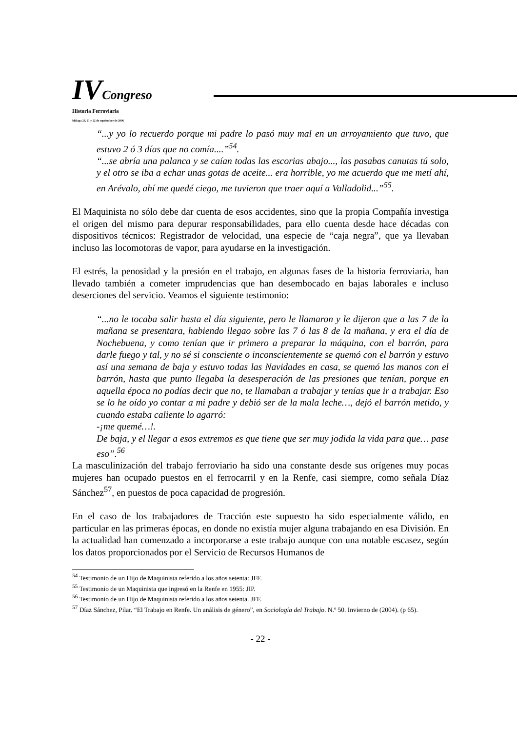IV Congreso
Historia Ferroviaria
Málaga 20, 21 y 22 de septiembre de 2006
“...y yo lo recuerdo porque mi padre lo pasó muy mal en un arroyamiento que tuvo, que estuvo 2 ó 3 días que no comía....”<sup>54</sup>.
“...se abría una palanca y se caían todas las escorias abajo..., las pasabas canutas tú solo, y el otro se iba a echar unas gotas de aceite... era horrible, yo me acuerdo que me metí ahí, en Arévalo, ahí me quedé ciego, me tuvieron que traer aquí a Valladolid...”<sup>55</sup>.
El Maquinista no sólo debe dar cuenta de esos accidentes, sino que la propia Compañía investiga el origen del mismo para depurar responsabilidades, para ello cuenta desde hace décadas con dispositivos técnicos: Registrador de velocidad, una especie de “caja negra”, que ya llevaban incluso las locomotoras de vapor, para ayudarse en la investigación.
El estrés, la penosidad y la presión en el trabajo, en algunas fases de la historia ferroviaria, han llevado también a cometer imprudencias que han desembocado en bajas laborales e incluso deserciones del servicio. Veamos el siguiente testimonio:
“...no le tocaba salir hasta el día siguiente, pero le llamaron y le dijeron que a las 7 de la mañana se presentara, habiendo llegao sobre las 7 ó las 8 de la mañana, y era el día de Nochebuena, y como tenían que ir primero a preparar la máquina, con el barrón, para darle fuego y tal, y no sé si consciente o inconscientemente se quemó con el barrón y estuvo así una semana de baja y estuvo todas las Navidades en casa, se quemó las manos con el barrón, hasta que punto llegaba la desesperación de las presiones que tenían, porque en aquella época no podías decir que no, te llamaban a trabajar y tenías que ir a trabajar. Eso se lo he oído yo contar a mi padre y debió ser de la mala leche…, dejó el barrón metido, y cuando estaba caliente lo agarró:
-¡me quemé…!.
De baja, y el llegar a esos extremos es que tiene que ser muy jodida la vida para que… pase eso”.<sup>56</sup>
La masculinización del trabajo ferroviario ha sido una constante desde sus orígenes muy pocas mujeres han ocupado puestos en el ferrocarril y en la Renfe, casi siempre, como señala Díaz Sánchez<sup>57</sup>, en puestos de poca capacidad de progresión.
En el caso de los trabajadores de Tracción este supuesto ha sido especialmente válido, en particular en las primeras épocas, en donde no existía mujer alguna trabajando en esa División. En la actualidad han comenzado a incorporarse a este trabajo aunque con una notable escasez, según los datos proporcionados por el Servicio de Recursos Humanos de
<sup>54</sup> Testimonio de un Hijo de Maquinista referido a los años setenta: JFF.
<sup>55</sup> Testimonio de un Maquinista que ingresó en la Renfe en 1955: JIP.
<sup>56</sup> Testimonio de un Hijo de Maquinista referido a los años setenta. JFF.
<sup>57</sup> Díaz Sánchez, Pilar. “El Trabajo en Renfe. Un análisis de género”, en Sociología del Trabajo. N.º 50. Invierno de (2004). (p 65).
- 22 -